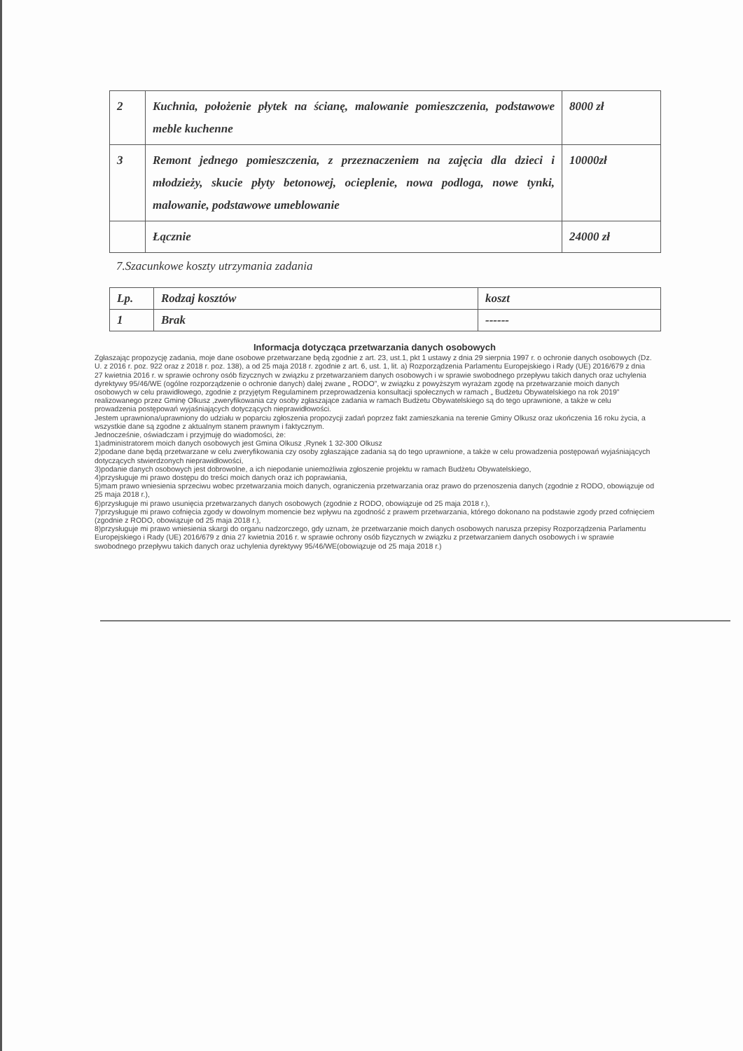| 2 | Kuchnia, położenie płytek na ścianę, malowanie pomieszczenia, podstawowe meble kuchenne | 8000 zł |
| 3 | Remont jednego pomieszczenia, z przeznaczeniem na zajęcia dla dzieci i młodzieży, skucie płyty betonowej, ocieplenie, nowa podloga, nowe tynki, malowanie, podstawowe umeblowanie | 10000zł |
| | Łącznie | 24000 zł |
7.Szacunkowe koszty utrzymania zadania
| Lp. | Rodzaj kosztów | koszt |
| 1 | Brak | ------ |
Informacja dotycząca przetwarzania danych osobowych
Zgłaszając propozycję zadania, moje dane osobowe przetwarzane będą zgodnie z art. 23, ust.1, pkt 1 ustawy z dnia 29 sierpnia 1997 r. o ochronie danych osobowych (Dz. U. z 2016 r. poz. 922 oraz z 2018 r. poz. 138), a od 25 maja 2018 r. zgodnie z art. 6, ust. 1, lit. a) Rozporządzenia Parlamentu Europejskiego i Rady (UE) 2016/679 z dnia 27 kwietnia 2016 r. w sprawie ochrony osób fizycznych w związku z przetwarzaniem danych osobowych i w sprawie swobodnego przepływu takich danych oraz uchylenia dyrektywy 95/46/WE (ogólne rozporządzenie o ochronie danych) dalej zwane „ RODO”, w związku z powyższym wyrażam zgodę na przetwarzanie moich danych osobowych w celu prawidłowego, zgodnie z przyjętym Regulaminem przeprowadzenia konsultacji społecznych w ramach „ Budżetu Obywatelskiego na rok 2019” realizowanego przez Gminę Olkusz ,zweryfikowania czy osoby zgłaszające zadania w ramach Budżetu Obywatelskiego są do tego uprawnione, a także w celu prowadzenia postępowań wyjaśniających dotyczących nieprawidłowości.
Jestem uprawniona/uprawniony do udziału w poparciu zgłoszenia propozycji zadań poprzez fakt zamieszkania na terenie Gminy Olkusz oraz ukończenia 16 roku życia, a wszystkie dane są zgodne z aktualnym stanem prawnym i faktycznym.
Jednocześnie, oświadczam i przyjmuję do wiadomości, że:
1)administratorem moich danych osobowych jest Gmina Olkusz ,Rynek 1 32-300 Olkusz
2)podane dane będą przetwarzane w celu zweryfikowania czy osoby zgłaszające zadania są do tego uprawnione, a także w celu prowadzenia postępowań wyjaśniających dotyczących stwierdzonych nieprawidłowości,
3)podanie danych osobowych jest dobrowolne, a ich niepodanie uniemożliwia zgłoszenie projektu w ramach Budżetu Obywatelskiego,
4)przysługuje mi prawo dostępu do treści moich danych oraz ich poprawiania,
5)mam prawo wniesienia sprzeciwu wobec przetwarzania moich danych, ograniczenia przetwarzania oraz prawo do przenoszenia danych (zgodnie z RODO, obowiązuje od 25 maja 2018 r.),
6)przysługuje mi prawo usunięcia przetwarzanych danych osobowych (zgodnie z RODO, obowiązuje od 25 maja 2018 r.),
7)przysługuje mi prawo cofnięcia zgody w dowolnym momencie bez wpływu na zgodność z prawem przetwarzania, którego dokonano na podstawie zgody przed cofnięciem (zgodnie z RODO, obowiązuje od 25 maja 2018 r.),
8)przysługuje mi prawo wniesienia skargi do organu nadzorczego, gdy uznam, że przetwarzanie moich danych osobowych narusza przepisy Rozporządzenia Parlamentu Europejskiego i Rady (UE) 2016/679 z dnia 27 kwietnia 2016 r. w sprawie ochrony osób fizycznych w związku z przetwarzaniem danych osobowych i w sprawie swobodnego przepływu takich danych oraz uchylenia dyrektywy 95/46/WE(obowiązuje od 25 maja 2018 r.)